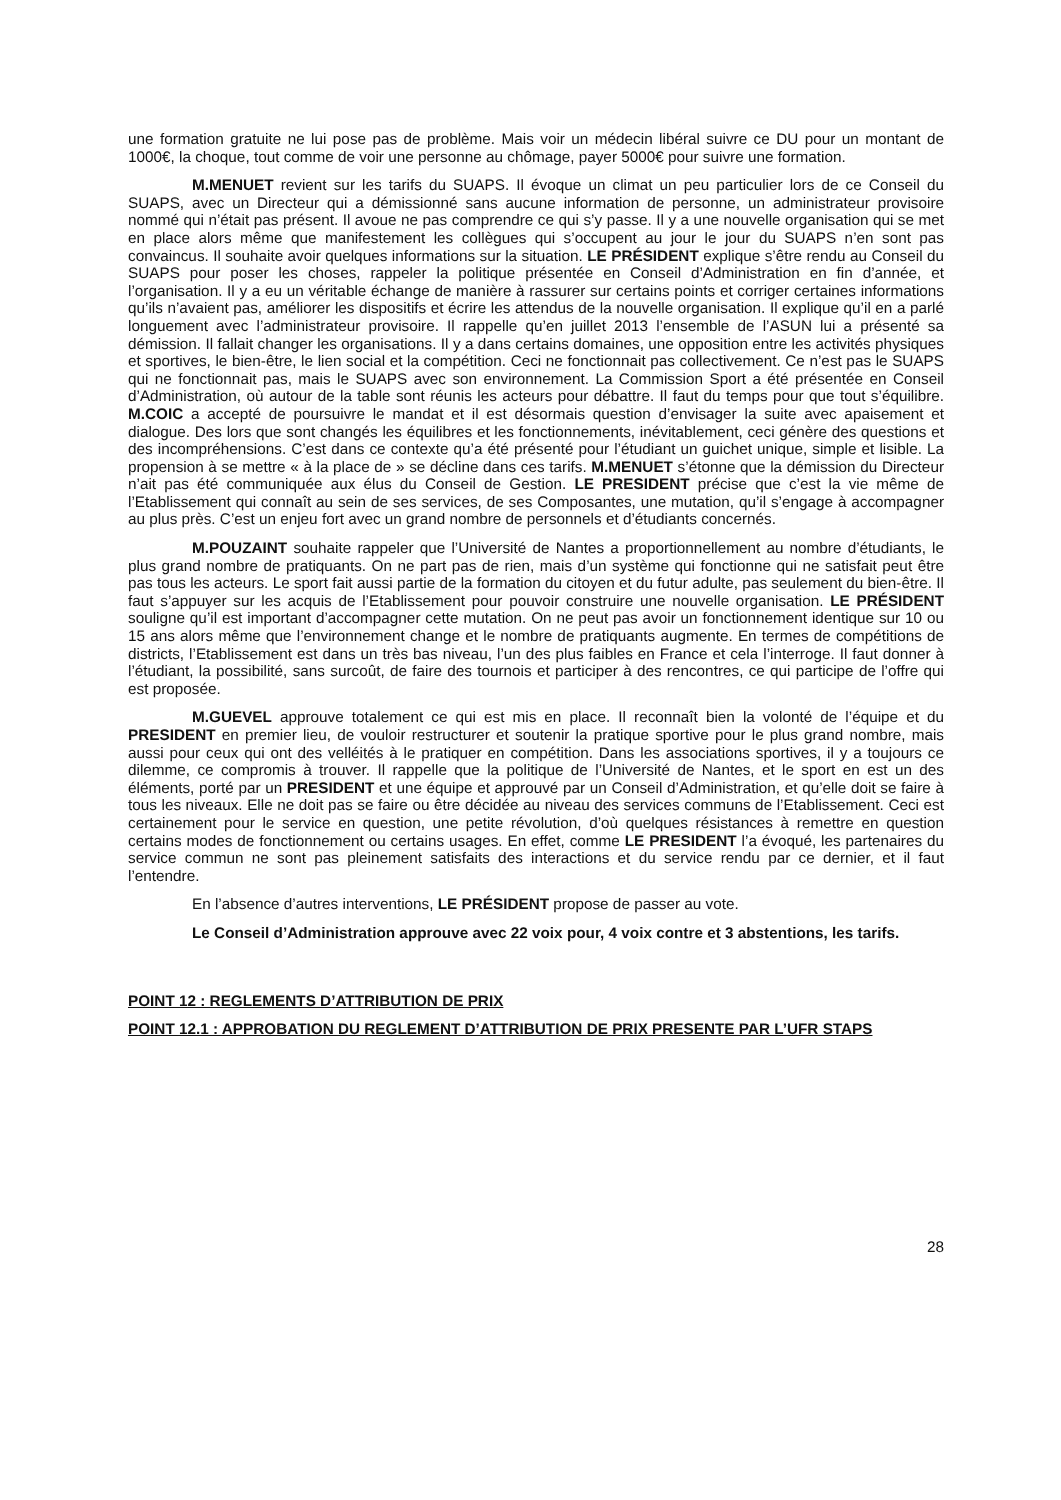une formation gratuite ne lui pose pas de problème. Mais voir un médecin libéral suivre ce DU pour un montant de 1000€, la choque, tout comme de voir une personne au chômage, payer 5000€ pour suivre une formation.
M.MENUET revient sur les tarifs du SUAPS. Il évoque un climat un peu particulier lors de ce Conseil du SUAPS, avec un Directeur qui a démissionné sans aucune information de personne, un administrateur provisoire nommé qui n’était pas présent. Il avoue ne pas comprendre ce qui s’y passe. Il y a une nouvelle organisation qui se met en place alors même que manifestement les collègues qui s’occupent au jour le jour du SUAPS n’en sont pas convaincus. Il souhaite avoir quelques informations sur la situation. LE PRÉSIDENT explique s’être rendu au Conseil du SUAPS pour poser les choses, rappeler la politique présentée en Conseil d’Administration en fin d’année, et l’organisation. Il y a eu un véritable échange de manière à rassurer sur certains points et corriger certaines informations qu’ils n’avaient pas, améliorer les dispositifs et écrire les attendus de la nouvelle organisation. Il explique qu’il en a parlé longuement avec l’administrateur provisoire. Il rappelle qu’en juillet 2013 l’ensemble de l’ASUN lui a présenté sa démission. Il fallait changer les organisations. Il y a dans certains domaines, une opposition entre les activités physiques et sportives, le bien-être, le lien social et la compétition. Ceci ne fonctionnait pas collectivement. Ce n’est pas le SUAPS qui ne fonctionnait pas, mais le SUAPS avec son environnement. La Commission Sport a été présentée en Conseil d’Administration, où autour de la table sont réunis les acteurs pour débattre. Il faut du temps pour que tout s’équilibre. M.COIC a accepté de poursuivre le mandat et il est désormais question d’envisager la suite avec apaisement et dialogue. Des lors que sont changés les équilibres et les fonctionnements, inévitablement, ceci génère des questions et des incompréhensions. C’est dans ce contexte qu’a été présenté pour l’étudiant un guichet unique, simple et lisible. La propension à se mettre « à la place de » se décline dans ces tarifs. M.MENUET s’étonne que la démission du Directeur n’ait pas été communiquée aux élus du Conseil de Gestion. LE PRESIDENT précise que c’est la vie même de l’Etablissement qui connaît au sein de ses services, de ses Composantes, une mutation, qu’il s’engage à accompagner au plus près. C’est un enjeu fort avec un grand nombre de personnels et d’étudiants concernés.
M.POUZAINT souhaite rappeler que l’Université de Nantes a proportionnellement au nombre d’étudiants, le plus grand nombre de pratiquants. On ne part pas de rien, mais d’un système qui fonctionne qui ne satisfait peut être pas tous les acteurs. Le sport fait aussi partie de la formation du citoyen et du futur adulte, pas seulement du bien-être. Il faut s’appuyer sur les acquis de l’Etablissement pour pouvoir construire une nouvelle organisation. LE PRÉSIDENT souligne qu’il est important d’accompagner cette mutation. On ne peut pas avoir un fonctionnement identique sur 10 ou 15 ans alors même que l’environnement change et le nombre de pratiquants augmente. En termes de compétitions de districts, l’Etablissement est dans un très bas niveau, l’un des plus faibles en France et cela l’interroge. Il faut donner à l’étudiant, la possibilité, sans surcoût, de faire des tournois et participer à des rencontres, ce qui participe de l’offre qui est proposée.
M.GUEVEL approuve totalement ce qui est mis en place. Il reconnaît bien la volonté de l’équipe et du PRESIDENT en premier lieu, de vouloir restructurer et soutenir la pratique sportive pour le plus grand nombre, mais aussi pour ceux qui ont des velléités à le pratiquer en compétition. Dans les associations sportives, il y a toujours ce dilemme, ce compromis à trouver. Il rappelle que la politique de l’Université de Nantes, et le sport en est un des éléments, porté par un PRESIDENT et une équipe et approuvé par un Conseil d’Administration, et qu’elle doit se faire à tous les niveaux. Elle ne doit pas se faire ou être décidée au niveau des services communs de l’Etablissement. Ceci est certainement pour le service en question, une petite révolution, d’où quelques résistances à remettre en question certains modes de fonctionnement ou certains usages. En effet, comme LE PRESIDENT l’a évoqué, les partenaires du service commun ne sont pas pleinement satisfaits des interactions et du service rendu par ce dernier, et il faut l’entendre.
En l’absence d’autres interventions, LE PRÉSIDENT propose de passer au vote.
Le Conseil d’Administration approuve avec 22 voix pour, 4 voix contre et 3 abstentions, les tarifs.
POINT 12 : REGLEMENTS D’ATTRIBUTION DE PRIX
POINT 12.1 : APPROBATION DU REGLEMENT D’ATTRIBUTION DE PRIX PRESENTE PAR L’UFR STAPS
28